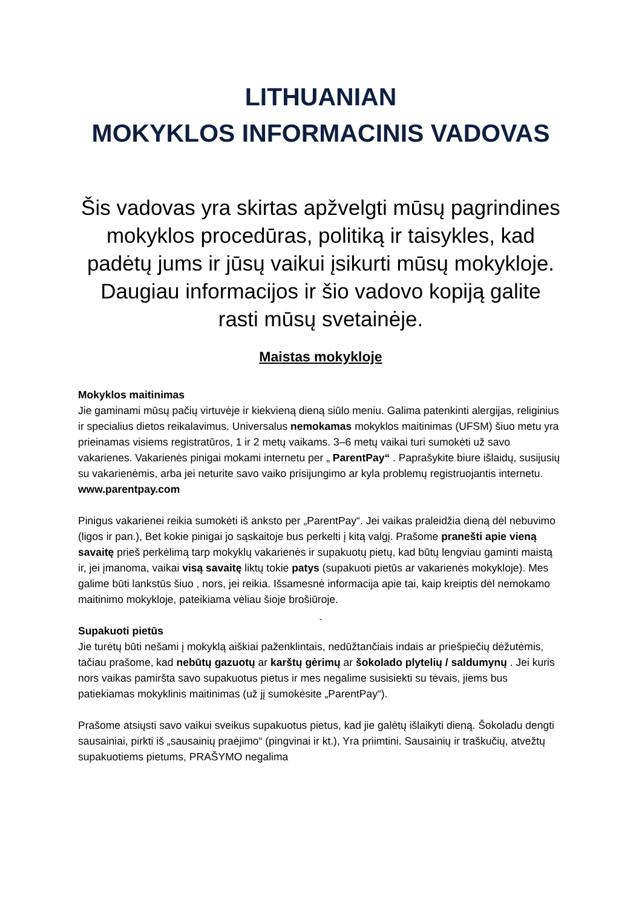LITHUANIAN
MOKYKLOS INFORMACINIS VADOVAS
Šis vadovas yra skirtas apžvelgti mūsų pagrindines mokyklos procedūras, politiką ir taisykles, kad padėtų jums ir jūsų vaikui įsikurti mūsų mokykloje.
Daugiau informacijos ir šio vadovo kopiją galite rasti mūsų svetainėje.
Maistas mokykloje
Mokyklos maitinimas
Jie gaminami mūsų pačių virtuvėje ir kiekvieną dieną siūlo meniu. Galima patenkinti alergijas, religinius ir specialius dietos reikalavimus. Universalus nemokamas mokyklos maitinimas (UFSM) šiuo metu yra prieinamas visiems registratūros, 1 ir 2 metų vaikams. 3–6 metų vaikai turi sumokėti už savo vakarienes. Vakarienės pinigai mokami internetu per „ ParentPay“ . Paprašykite biure išlaidų, susijusių su vakarienėmis, arba jei neturite savo vaiko prisijungimo ar kyla problemų registruojantis internetu. www.parentpay.com
Pinigus vakarienei reikia sumokėti iš anksto per „ParentPay“. Jei vaikas praleidžia dieną dėl nebuvimo (ligos ir pan.), Bet kokie pinigai jo sąskaitoje bus perkelti į kitą valgį. Prašome pranešti apie vieną savaitę prieš perkėlimą tarp mokyklų vakarienės ir supakuotų pietų, kad būtų lengviau gaminti maistą ir, jei įmanoma, vaikai visą savaitę liktų tokie patys (supakuoti pietūs ar vakarienės mokykloje). Mes galime būti lankstūs šiuo , nors, jei reikia. Išsamesnė informacija apie tai, kaip kreiptis dėl nemokamo maitinimo mokykloje, pateikiama vėliau šioje brošiūroje.
-
Supakuoti pietūs
Jie turėtų būti nešami į mokyklą aiškiai paženklintais, nedūžtančiais indais ar priešpiečių dėžutėmis, tačiau prašome, kad nebūtų gazuotų ar karštų gėrimų ar šokolado plytelių / saldumynų . Jei kuris nors vaikas pamiršta savo supakuotus pietus ir mes negalime susisiekti su tėvais, jiems bus patiekiamas mokyklinis maitinimas (už jį sumokėsite „ParentPay“).
Prašome atsiųsti savo vaikui sveikus supakuotus pietus, kad jie galėtų išlaikyti dieną. Šokoladu dengti sausainiai, pirkti iš „sausainių praėjimo“ (pingvinai ir kt.), Yra priimtini. Sausainių ir traškučių, atvežtų supakuotiems pietums, PRAŠYMO negalima